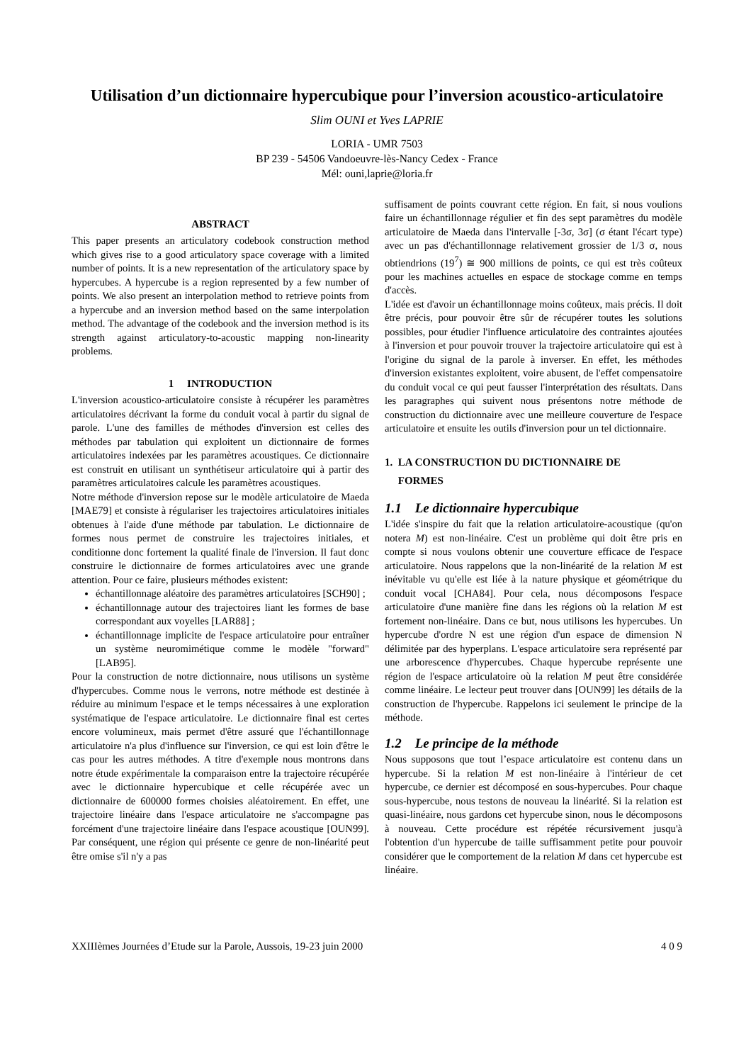Utilisation d’un dictionnaire hypercubique pour l’inversion acoustico-articulatoire
Slim OUNI et Yves LAPRIE
LORIA - UMR 7503
BP 239 - 54506 Vandoeuvre-lès-Nancy Cedex - France
Mél: ouni,laprie@loria.fr
ABSTRACT
This paper presents an articulatory codebook construction method which gives rise to a good articulatory space coverage with a limited number of points. It is a new representation of the articulatory space by hypercubes. A hypercube is a region represented by a few number of points. We also present an interpolation method to retrieve points from a hypercube and an inversion method based on the same interpolation method. The advantage of the codebook and the inversion method is its strength against articulatory-to-acoustic mapping non-linearity problems.
1 INTRODUCTION
L'inversion acoustico-articulatoire consiste à récupérer les paramètres articulatoires décrivant la forme du conduit vocal à partir du signal de parole. L'une des familles de méthodes d'inversion est celles des méthodes par tabulation qui exploitent un dictionnaire de formes articulatoires indexées par les paramètres acoustiques. Ce dictionnaire est construit en utilisant un synthétiseur articulatoire qui à partir des paramètres articulatoires calcule les paramètres acoustiques.
Notre méthode d'inversion repose sur le modèle articulatoire de Maeda [MAE79] et consiste à régulariser les trajectoires articulatoires initiales obtenues à l'aide d'une méthode par tabulation. Le dictionnaire de formes nous permet de construire les trajectoires initiales, et conditionne donc fortement la qualité finale de l'inversion. Il faut donc construire le dictionnaire de formes articulatoires avec une grande attention. Pour ce faire, plusieurs méthodes existent:
échantillonnage aléatoire des paramètres articulatoires [SCH90] ;
échantillonnage autour des trajectoires liant les formes de base correspondant aux voyelles [LAR88] ;
échantillonnage implicite de l'espace articulatoire pour entraîner un système neuromimétique comme le modèle "forward" [LAB95].
Pour la construction de notre dictionnaire, nous utilisons un système d'hypercubes. Comme nous le verrons, notre méthode est destinée à réduire au minimum l'espace et le temps nécessaires à une exploration systématique de l'espace articulatoire. Le dictionnaire final est certes encore volumineux, mais permet d'être assuré que l'échantillonnage articulatoire n'a plus d'influence sur l'inversion, ce qui est loin d'être le cas pour les autres méthodes. A titre d'exemple nous montrons dans notre étude expérimentale la comparaison entre la trajectoire récupérée avec le dictionnaire hypercubique et celle récupérée avec un dictionnaire de 600000 formes choisies aléatoirement. En effet, une trajectoire linéaire dans l'espace articulatoire ne s'accompagne pas forcément d'une trajectoire linéaire dans l'espace acoustique [OUN99]. Par conséquent, une région qui présente ce genre de non-linéarité peut être omise s'il n'y a pas
suffisament de points couvrant cette région. En fait, si nous voulions faire un échantillonnage régulier et fin des sept paramètres du modèle articulatoire de Maeda dans l'intervalle [-3σ, 3σ] (σ étant l'écart type) avec un pas d'échantillonnage relativement grossier de 1/3 σ, nous obtiendrions (19<sup>7</sup>) ≅ 900 millions de points, ce qui est très coûteux pour les machines actuelles en espace de stockage comme en temps d'accès.
L'idée est d'avoir un échantillonnage moins coûteux, mais précis. Il doit être précis, pour pouvoir être sûr de récupérer toutes les solutions possibles, pour étudier l'influence articulatoire des contraintes ajoutées à l'inversion et pour pouvoir trouver la trajectoire articulatoire qui est à l'origine du signal de la parole à inverser. En effet, les méthodes d'inversion existantes exploitent, voire abusent, de l'effet compensatoire du conduit vocal ce qui peut fausser l'interprétation des résultats. Dans les paragraphes qui suivent nous présentons notre méthode de construction du dictionnaire avec une meilleure couverture de l'espace articulatoire et ensuite les outils d'inversion pour un tel dictionnaire.
1. LA CONSTRUCTION DU DICTIONNAIRE DE
FORMES
1.1 Le dictionnaire hypercubique
L'idée s'inspire du fait que la relation articulatoire-acoustique (qu'on notera M) est non-linéaire. C'est un problème qui doit être pris en compte si nous voulons obtenir une couverture efficace de l'espace articulatoire. Nous rappelons que la non-linéarité de la relation M est inévitable vu qu'elle est liée à la nature physique et géométrique du conduit vocal [CHA84]. Pour cela, nous décomposons l'espace articulatoire d'une manière fine dans les régions où la relation M est fortement non-linéaire. Dans ce but, nous utilisons les hypercubes. Un hypercube d'ordre N est une région d'un espace de dimension N délimitée par des hyperplans. L'espace articulatoire sera représenté par une arborescence d'hypercubes. Chaque hypercube représente une région de l'espace articulatoire où la relation M peut être considérée comme linéaire. Le lecteur peut trouver dans [OUN99] les détails de la construction de l'hypercube. Rappelons ici seulement le principe de la méthode.
1.2 Le principe de la méthode
Nous supposons que tout l’espace articulatoire est contenu dans un hypercube. Si la relation M est non-linéaire à l'intérieur de cet hypercube, ce dernier est décomposé en sous-hypercubes. Pour chaque sous-hypercube, nous testons de nouveau la linéarité. Si la relation est quasi-linéaire, nous gardons cet hypercube sinon, nous le décomposons à nouveau. Cette procédure est répétée récursivement jusqu'à l'obtention d'un hypercube de taille suffisamment petite pour pouvoir considérer que le comportement de la relation M dans cet hypercube est linéaire.
XXIIIèmes Journées d’Etude sur la Parole, Aussois, 19-23 juin 2000 4 0 9